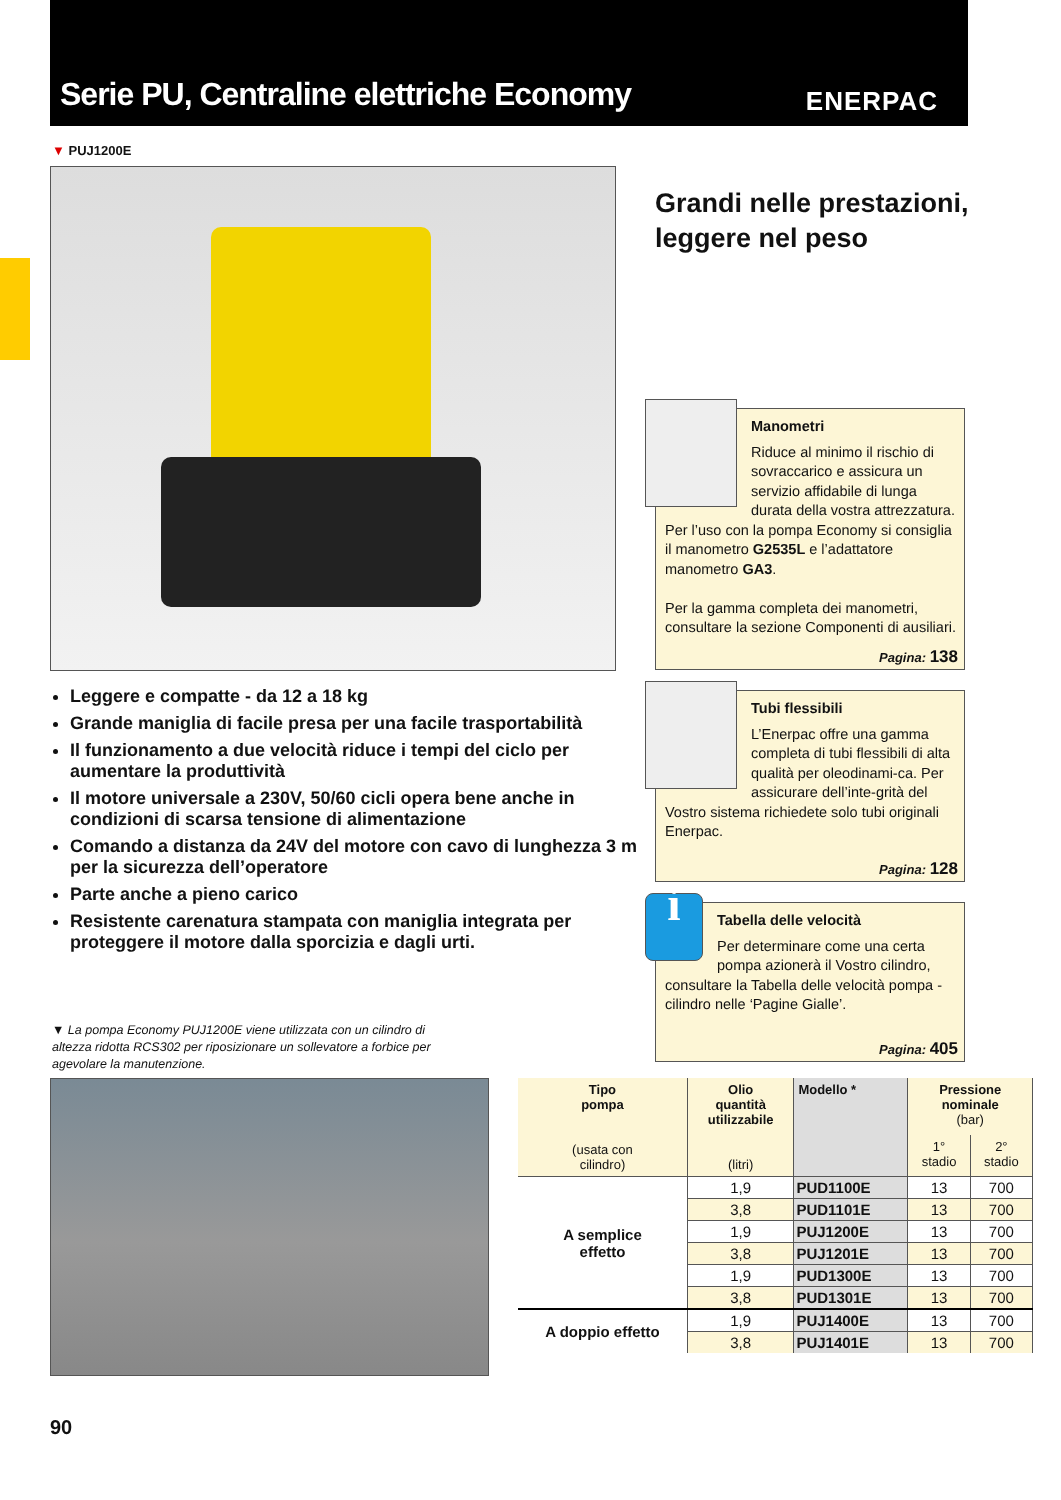Serie PU, Centraline elettriche Economy
ENERPAC
▼ PUJ1200E
Grandi nelle prestazioni,
leggere nel peso
Leggere e compatte - da 12 a 18 kg
Grande maniglia di facile presa per una facile trasportabilità
Il funzionamento a due velocità riduce i tempi del ciclo per aumentare la produttività
Il motore universale a 230V, 50/60 cicli opera bene anche in condizioni di scarsa tensione di alimentazione
Comando a distanza da 24V del motore con cavo di lunghezza 3 m per la sicurezza dell’operatore
Parte anche a pieno carico
Resistente carenatura stampata con maniglia integrata per proteggere il motore dalla sporcizia e dagli urti.
▼ La pompa Economy PUJ1200E viene utilizzata con un cilindro di altezza ridotta RCS302 per riposizionare un sollevatore a forbice per agevolare la manutenzione.
Manometri
Riduce al minimo il rischio di sovraccarico e assicura un servizio affidabile di lunga durata della vostra attrezzatura. Per l’uso con la pompa Economy si consiglia il manometro G2535L e l’adattatore manometro GA3.
Per la gamma completa dei manometri, consultare la sezione Componenti di ausiliari.
Pagina: 138
Tubi flessibili
L’Enerpac offre una gamma completa di tubi flessibili di alta qualità per oleodinami-ca. Per assicurare dell’inte-grità del Vostro sistema richiedete solo tubi originali Enerpac.
Pagina: 128
i
Tabella delle velocità
Per determinare come una certa pompa azionerà il Vostro cilindro, consultare la Tabella delle velocità pompa - cilindro nelle ‘Pagine Gialle’.
Pagina: 405
| Tipo pompa (usata con cilindro) | Olio quantità utilizzabile (litri) | Modello * | Pressione nominale (bar) | |
| --- | --- | --- | --- | --- |
| | | | 1° stadio | 2° stadio |
| A semplice effetto | 1,9 | PUD1100E | 13 | 700 |
| | 3,8 | PUD1101E | 13 | 700 |
| | 1,9 | PUJ1200E | 13 | 700 |
| | 3,8 | PUJ1201E | 13 | 700 |
| | 1,9 | PUD1300E | 13 | 700 |
| | 3,8 | PUD1301E | 13 | 700 |
| A doppio effetto | 1,9 | PUJ1400E | 13 | 700 |
| | 3,8 | PUJ1401E | 13 | 700 |
90